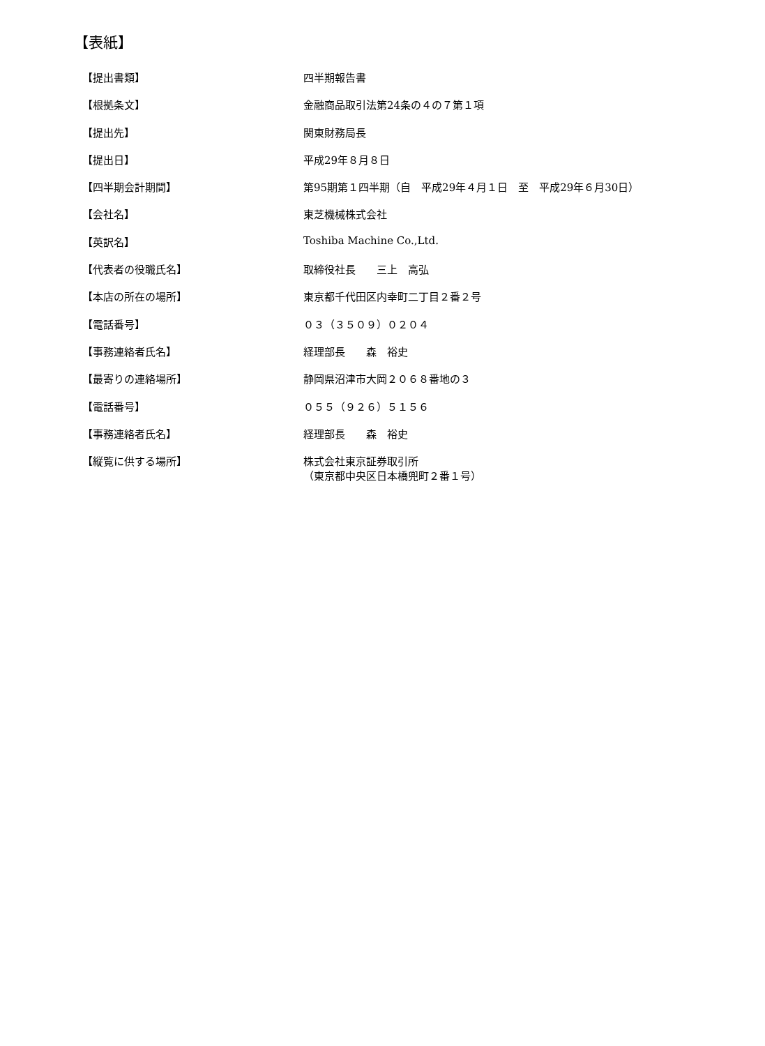【表紙】
| 【提出書類】 | 四半期報告書 |
| 【根拠条文】 | 金融商品取引法第24条の４の７第１項 |
| 【提出先】 | 関東財務局長 |
| 【提出日】 | 平成29年８月８日 |
| 【四半期会計期間】 | 第95期第１四半期（自 平成29年４月１日 至 平成29年６月30日） |
| 【会社名】 | 東芝機械株式会社 |
| 【英訳名】 | Toshiba Machine Co.,Ltd. |
| 【代表者の役職氏名】 | 取締役社長 三上 高弘 |
| 【本店の所在の場所】 | 東京都千代田区内幸町二丁目２番２号 |
| 【電話番号】 | ０３（３５０９）０２０４ |
| 【事務連絡者氏名】 | 経理部長 森 裕史 |
| 【最寄りの連絡場所】 | 静岡県沼津市大岡２０６８番地の３ |
| 【電話番号】 | ０５５（９２６）５１５６ |
| 【事務連絡者氏名】 | 経理部長 森 裕史 |
| 【縦覧に供する場所】 | 株式会社東京証券取引所 （東京都中央区日本橋兜町２番１号） |